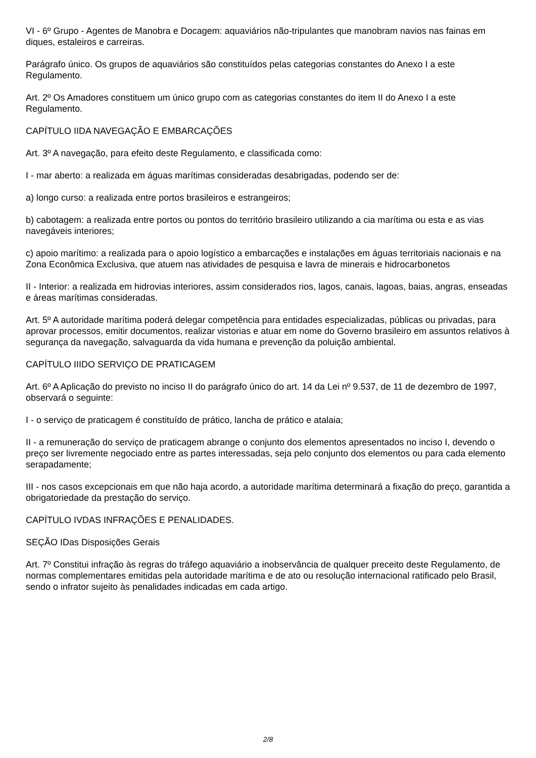VI - 6º Grupo - Agentes de Manobra e Docagem: aquaviários não-tripulantes que manobram navios nas fainas em diques, estaleiros e carreiras.
Parágrafo único. Os grupos de aquaviários são constituídos pelas categorias constantes do Anexo I a este Regulamento.
Art. 2º Os Amadores constituem um único grupo com as categorias constantes do item II do Anexo I a este Regulamento.
CAPÍTULO IIDA NAVEGAÇÃO E EMBARCAÇÕES
Art. 3º A navegação, para efeito deste Regulamento, e classificada como:
I - mar aberto: a realizada em águas marítimas consideradas desabrigadas, podendo ser de:
a) longo curso: a realizada entre portos brasileiros e estrangeiros;
b) cabotagem: a realizada entre portos ou pontos do território brasileiro utilizando a cia marítima ou esta e as vias navegáveis interiores;
c) apoio marítimo: a realizada para o apoio logístico a embarcações e instalações em águas territoriais nacionais e na Zona Econômica Exclusiva, que atuem nas atividades de pesquisa e lavra de minerais e hidrocarbonetos
II - Interior: a realizada em hidrovias interiores, assim considerados rios, lagos, canais, lagoas, baias, angras, enseadas e áreas marítimas consideradas.
Art. 5º A autoridade marítima poderá delegar competência para entidades especializadas, públicas ou privadas, para aprovar processos, emitir documentos, realizar vistorias e atuar em nome do Governo brasileiro em assuntos relativos à segurança da navegação, salvaguarda da vida humana e prevenção da poluição ambiental.
CAPÍTULO IIIDO SERVIÇO DE PRATICAGEM
Art. 6º A Aplicação do previsto no inciso II do parágrafo único do art. 14 da Lei nº 9.537, de 11 de dezembro de 1997, observará o seguinte:
I - o serviço de praticagem é constituído de prático, lancha de prático e atalaia;
II - a remuneração do serviço de praticagem abrange o conjunto dos elementos apresentados no inciso I, devendo o preço ser livremente negociado entre as partes interessadas, seja pelo conjunto dos elementos ou para cada elemento serapadamente;
III - nos casos excepcionais em que não haja acordo, a autoridade marítima determinará a fixação do preço, garantida a obrigatoriedade da prestação do serviço.
CAPÍTULO IVDAS INFRAÇÕES E PENALIDADES.
SEÇÃO IDas Disposições Gerais
Art. 7º Constitui infração às regras do tráfego aquaviário a inobservância de qualquer preceito deste Regulamento, de normas complementares emitidas pela autoridade marítima e de ato ou resolução internacional ratificado pelo Brasil, sendo o infrator sujeito às penalidades indicadas em cada artigo.
2/8